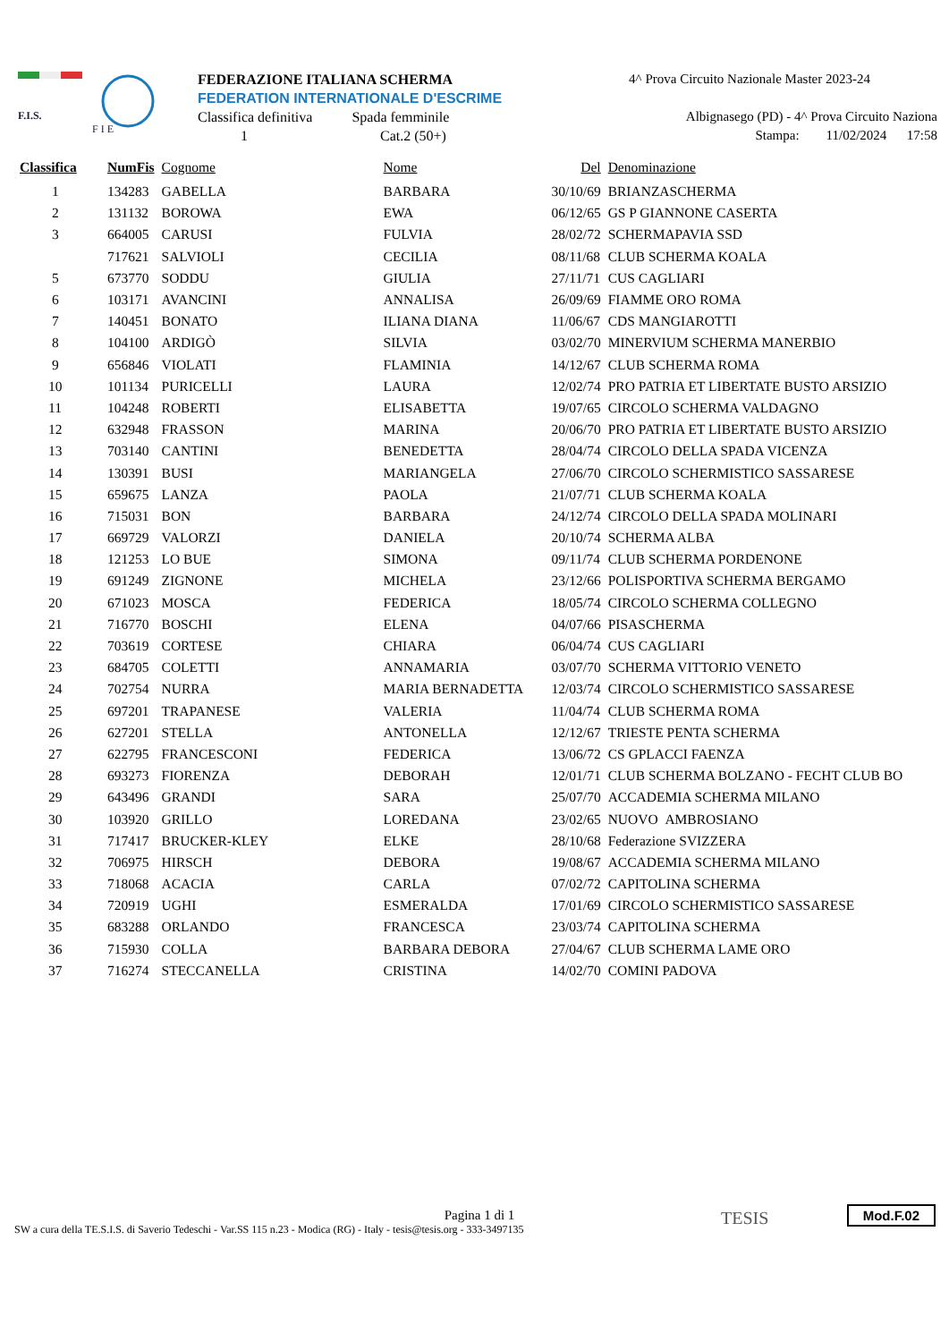F.I.S.
F I E
FEDERAZIONE ITALIANA SCHERMA
FEDERATION INTERNATIONALE D'ESCRIME
Classifica definitiva Spada femminile
1 Cat.2 (50+)
4^ Prova Circuito Nazionale Master 2023-24
Albignasego (PD) - 4^ Prova Circuito Naziona
Stampa: 11/02/2024 17:58
| Classifica | NumFis | Cognome | Nome | Del | Denominazione |
| --- | --- | --- | --- | --- | --- |
| 1 | 134283 | GABELLA | BARBARA | 30/10/69 | BRIANZASCHERMA |
| 2 | 131132 | BOROWA | EWA | 06/12/65 | GS P GIANNONE CASERTA |
| 3 | 664005 | CARUSI | FULVIA | 28/02/72 | SCHERMAPAVIA SSD |
| | 717621 | SALVIOLI | CECILIA | 08/11/68 | CLUB SCHERMA KOALA |
| 5 | 673770 | SODDU | GIULIA | 27/11/71 | CUS CAGLIARI |
| 6 | 103171 | AVANCINI | ANNALISA | 26/09/69 | FIAMME ORO ROMA |
| 7 | 140451 | BONATO | ILIANA DIANA | 11/06/67 | CDS MANGIAROTTI |
| 8 | 104100 | ARDIGÒ | SILVIA | 03/02/70 | MINERVIUM SCHERMA MANERBIO |
| 9 | 656846 | VIOLATI | FLAMINIA | 14/12/67 | CLUB SCHERMA ROMA |
| 10 | 101134 | PURICELLI | LAURA | 12/02/74 | PRO PATRIA ET LIBERTATE BUSTO ARSIZIO |
| 11 | 104248 | ROBERTI | ELISABETTA | 19/07/65 | CIRCOLO SCHERMA VALDAGNO |
| 12 | 632948 | FRASSON | MARINA | 20/06/70 | PRO PATRIA ET LIBERTATE BUSTO ARSIZIO |
| 13 | 703140 | CANTINI | BENEDETTA | 28/04/74 | CIRCOLO DELLA SPADA VICENZA |
| 14 | 130391 | BUSI | MARIANGELA | 27/06/70 | CIRCOLO SCHERMISTICO SASSARESE |
| 15 | 659675 | LANZA | PAOLA | 21/07/71 | CLUB SCHERMA KOALA |
| 16 | 715031 | BON | BARBARA | 24/12/74 | CIRCOLO DELLA SPADA MOLINARI |
| 17 | 669729 | VALORZI | DANIELA | 20/10/74 | SCHERMA ALBA |
| 18 | 121253 | LO BUE | SIMONA | 09/11/74 | CLUB SCHERMA PORDENONE |
| 19 | 691249 | ZIGNONE | MICHELA | 23/12/66 | POLISPORTIVA SCHERMA BERGAMO |
| 20 | 671023 | MOSCA | FEDERICA | 18/05/74 | CIRCOLO SCHERMA COLLEGNO |
| 21 | 716770 | BOSCHI | ELENA | 04/07/66 | PISASCHERMA |
| 22 | 703619 | CORTESE | CHIARA | 06/04/74 | CUS CAGLIARI |
| 23 | 684705 | COLETTI | ANNAMARIA | 03/07/70 | SCHERMA VITTORIO VENETO |
| 24 | 702754 | NURRA | MARIA BERNADETTA | 12/03/74 | CIRCOLO SCHERMISTICO SASSARESE |
| 25 | 697201 | TRAPANESE | VALERIA | 11/04/74 | CLUB SCHERMA ROMA |
| 26 | 627201 | STELLA | ANTONELLA | 12/12/67 | TRIESTE PENTA SCHERMA |
| 27 | 622795 | FRANCESCONI | FEDERICA | 13/06/72 | CS GPLACCI FAENZA |
| 28 | 693273 | FIORENZA | DEBORAH | 12/01/71 | CLUB SCHERMA BOLZANO - FECHT CLUB BO |
| 29 | 643496 | GRANDI | SARA | 25/07/70 | ACCADEMIA SCHERMA MILANO |
| 30 | 103920 | GRILLO | LOREDANA | 23/02/65 | NUOVO AMBROSIANO |
| 31 | 717417 | BRUCKER-KLEY | ELKE | 28/10/68 | Federazione SVIZZERA |
| 32 | 706975 | HIRSCH | DEBORA | 19/08/67 | ACCADEMIA SCHERMA MILANO |
| 33 | 718068 | ACACIA | CARLA | 07/02/72 | CAPITOLINA SCHERMA |
| 34 | 720919 | UGHI | ESMERALDA | 17/01/69 | CIRCOLO SCHERMISTICO SASSARESE |
| 35 | 683288 | ORLANDO | FRANCESCA | 23/03/74 | CAPITOLINA SCHERMA |
| 36 | 715930 | COLLA | BARBARA DEBORA | 27/04/67 | CLUB SCHERMA LAME ORO |
| 37 | 716274 | STECCANELLA | CRISTINA | 14/02/70 | COMINI PADOVA |
Pagina 1 di 1
SW a cura della TE.S.I.S. di Saverio Tedeschi - Var.SS 115 n.23 - Modica (RG) - Italy - tesis@tesis.org - 333-3497135
TESIS Mod.F.02